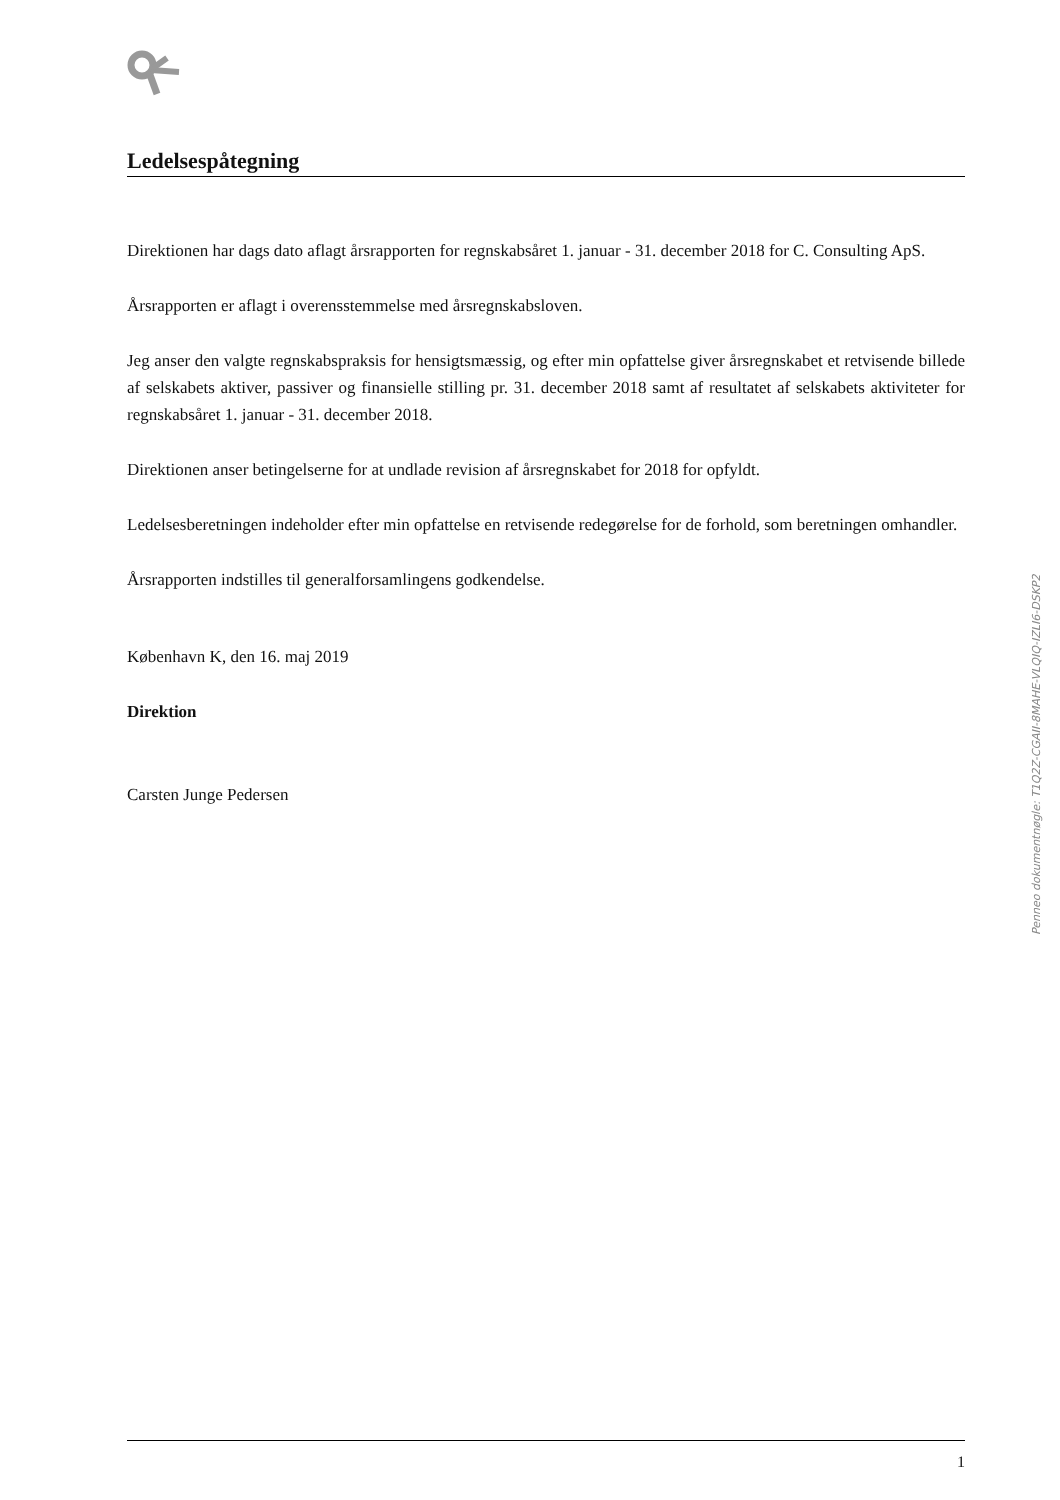Ledelsespåtegning
Direktionen har dags dato aflagt årsrapporten for regnskabsåret 1. januar - 31. december 2018 for C. Consulting ApS.
Årsrapporten er aflagt i overensstemmelse med årsregnskabsloven.
Jeg anser den valgte regnskabspraksis for hensigtsmæssig, og efter min opfattelse giver årsregnskabet et retvisende billede af selskabets aktiver, passiver og finansielle stilling pr. 31. december 2018 samt af resultatet af selskabets aktiviteter for regnskabsåret 1. januar - 31. december 2018.
Direktionen anser betingelserne for at undlade revision af årsregnskabet for 2018 for opfyldt.
Ledelsesberetningen indeholder efter min opfattelse en retvisende redegørelse for de forhold, som beretningen omhandler.
Årsrapporten indstilles til generalforsamlingens godkendelse.
København K, den 16. maj 2019
Direktion
Carsten Junge Pedersen
Penneo dokumentnøgle: T1Q2Z-CGAII-8MAHE-VLQIQ-IZLI6-DSKP2
1